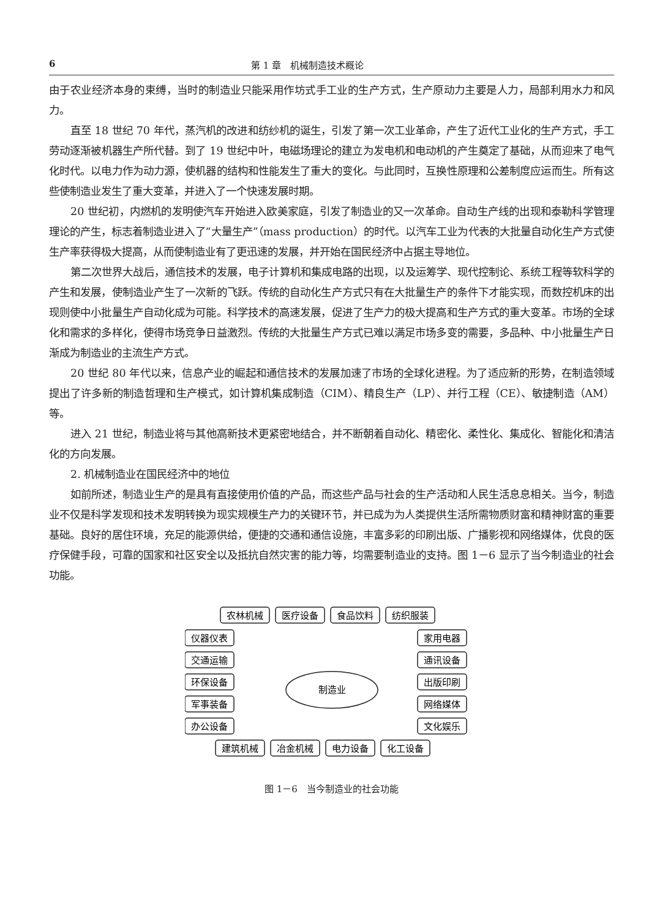6 第 1 章　机械制造技术概论
由于农业经济本身的束缚，当时的制造业只能采用作坊式手工业的生产方式，生产原动力主要是人力，局部利用水力和风力。
直至 18 世纪 70 年代，蒸汽机的改进和纺纱机的诞生，引发了第一次工业革命，产生了近代工业化的生产方式，手工劳动逐渐被机器生产所代替。到了 19 世纪中叶，电磁场理论的建立为发电机和电动机的产生奠定了基础，从而迎来了电气化时代。以电力作为动力源，使机器的结构和性能发生了重大的变化。与此同时，互换性原理和公差制度应运而生。所有这些使制造业发生了重大变革，并进入了一个快速发展时期。
20 世纪初，内燃机的发明使汽车开始进入欧美家庭，引发了制造业的又一次革命。自动生产线的出现和泰勒科学管理理论的产生，标志着制造业进入了“大量生产”（mass production）的时代。以汽车工业为代表的大批量自动化生产方式使生产率获得极大提高，从而使制造业有了更迅速的发展，并开始在国民经济中占据主导地位。
第二次世界大战后，通信技术的发展，电子计算机和集成电路的出现，以及运筹学、现代控制论、系统工程等软科学的产生和发展，使制造业产生了一次新的飞跃。传统的自动化生产方式只有在大批量生产的条件下才能实现，而数控机床的出现则使中小批量生产自动化成为可能。科学技术的高速发展，促进了生产力的极大提高和生产方式的重大变革。市场的全球化和需求的多样化，使得市场竞争日益激烈。传统的大批量生产方式已难以满足市场多变的需要，多品种、中小批量生产日渐成为制造业的主流生产方式。
20 世纪 80 年代以来，信息产业的崛起和通信技术的发展加速了市场的全球化进程。为了适应新的形势，在制造领域提出了许多新的制造哲理和生产模式，如计算机集成制造（CIM）、精良生产（LP）、并行工程（CE）、敏捷制造（AM）等。
进入 21 世纪，制造业将与其他高新技术更紧密地结合，并不断朝着自动化、精密化、柔性化、集成化、智能化和清洁化的方向发展。
2. 机械制造业在国民经济中的地位
如前所述，制造业生产的是具有直接使用价值的产品，而这些产品与社会的生产活动和人民生活息息相关。当今，制造业不仅是科学发现和技术发明转换为现实规模生产力的关键环节，并已成为为人类提供生活所需物质财富和精神财富的重要基础。良好的居住环境，充足的能源供给，便捷的交通和通信设施，丰富多彩的印刷出版、广播影视和网络媒体，优良的医疗保健手段，可靠的国家和社区安全以及抵抗自然灾害的能力等，均需要制造业的支持。图 1－6 显示了当今制造业的社会功能。
农林机械
医疗设备
食品饮料
纺织服装
仪器仪表
交通运输
环保设备
军事装备
办公设备
家用电器
通讯设备
出版印刷
网络媒体
文化娱乐
建筑机械
冶金机械
电力设备
化工设备
制造业
图 1－6　当今制造业的社会功能